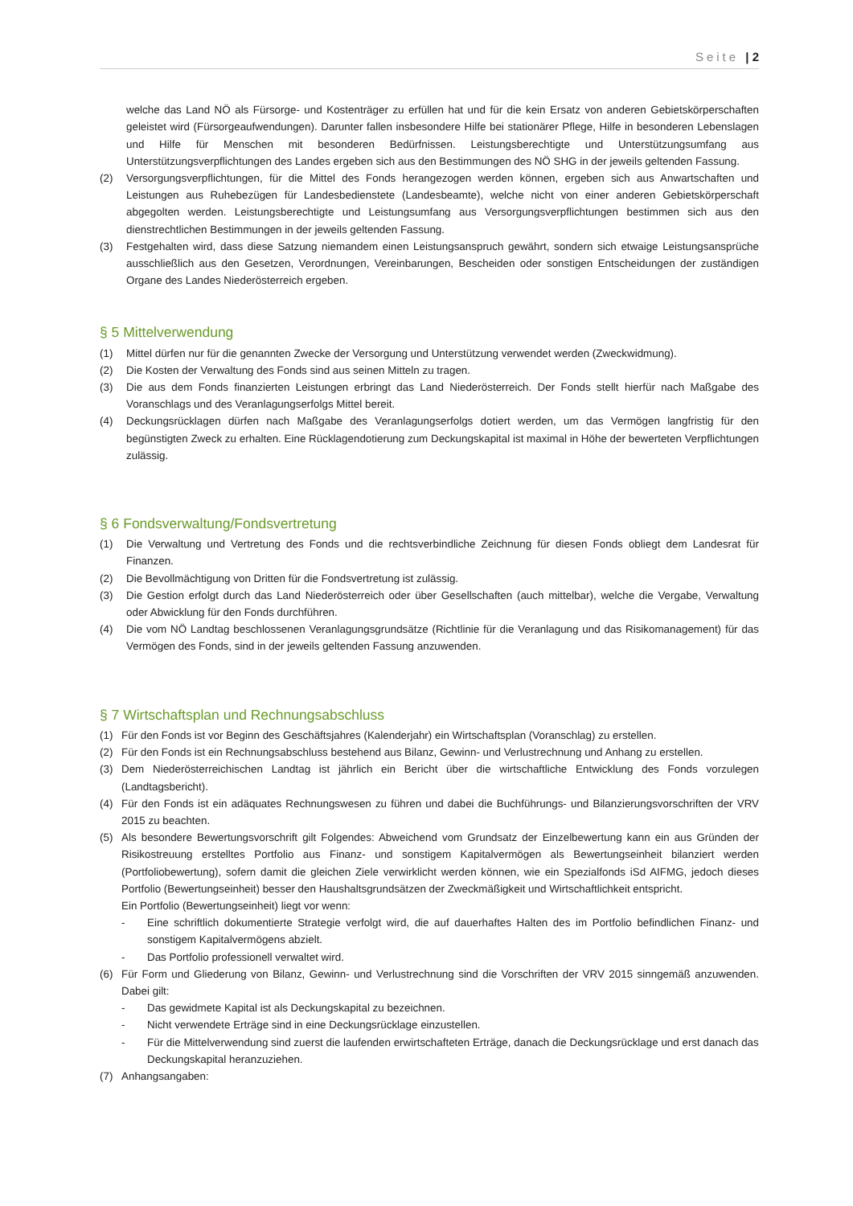Seite | 2
welche das Land NÖ als Fürsorge- und Kostenträger zu erfüllen hat und für die kein Ersatz von anderen Gebietskörperschaften geleistet wird (Fürsorgeaufwendungen). Darunter fallen insbesondere Hilfe bei stationärer Pflege, Hilfe in besonderen Lebenslagen und Hilfe für Menschen mit besonderen Bedürfnissen. Leistungsberechtigte und Unterstützungsumfang aus Unterstützungsverpflichtungen des Landes ergeben sich aus den Bestimmungen des NÖ SHG in der jeweils geltenden Fassung.
(2) Versorgungsverpflichtungen, für die Mittel des Fonds herangezogen werden können, ergeben sich aus Anwartschaften und Leistungen aus Ruhebezügen für Landesbedienstete (Landesbeamte), welche nicht von einer anderen Gebietskörperschaft abgegolten werden. Leistungsberechtigte und Leistungsumfang aus Versorgungsverpflichtungen bestimmen sich aus den dienstrechtlichen Bestimmungen in der jeweils geltenden Fassung.
(3) Festgehalten wird, dass diese Satzung niemandem einen Leistungsanspruch gewährt, sondern sich etwaige Leistungsansprüche ausschließlich aus den Gesetzen, Verordnungen, Vereinbarungen, Bescheiden oder sonstigen Entscheidungen der zuständigen Organe des Landes Niederösterreich ergeben.
§ 5 Mittelverwendung
(1) Mittel dürfen nur für die genannten Zwecke der Versorgung und Unterstützung verwendet werden (Zweckwidmung).
(2) Die Kosten der Verwaltung des Fonds sind aus seinen Mitteln zu tragen.
(3) Die aus dem Fonds finanzierten Leistungen erbringt das Land Niederösterreich. Der Fonds stellt hierfür nach Maßgabe des Voranschlags und des Veranlagungserfolgs Mittel bereit.
(4) Deckungsrücklagen dürfen nach Maßgabe des Veranlagungserfolgs dotiert werden, um das Vermögen langfristig für den begünstigten Zweck zu erhalten. Eine Rücklagendotierung zum Deckungskapital ist maximal in Höhe der bewerteten Verpflichtungen zulässig.
§ 6 Fondsverwaltung/Fondsvertretung
(1) Die Verwaltung und Vertretung des Fonds und die rechtsverbindliche Zeichnung für diesen Fonds obliegt dem Landesrat für Finanzen.
(2) Die Bevollmächtigung von Dritten für die Fondsvertretung ist zulässig.
(3) Die Gestion erfolgt durch das Land Niederösterreich oder über Gesellschaften (auch mittelbar), welche die Vergabe, Verwaltung oder Abwicklung für den Fonds durchführen.
(4) Die vom NÖ Landtag beschlossenen Veranlagungsgrundsätze (Richtlinie für die Veranlagung und das Risikomanagement) für das Vermögen des Fonds, sind in der jeweils geltenden Fassung anzuwenden.
§ 7 Wirtschaftsplan und Rechnungsabschluss
(1) Für den Fonds ist vor Beginn des Geschäftsjahres (Kalenderjahr) ein Wirtschaftsplan (Voranschlag) zu erstellen.
(2) Für den Fonds ist ein Rechnungsabschluss bestehend aus Bilanz, Gewinn- und Verlustrechnung und Anhang zu erstellen.
(3) Dem Niederösterreichischen Landtag ist jährlich ein Bericht über die wirtschaftliche Entwicklung des Fonds vorzulegen (Landtagsbericht).
(4) Für den Fonds ist ein adäquates Rechnungswesen zu führen und dabei die Buchführungs- und Bilanzierungsvorschriften der VRV 2015 zu beachten.
(5) Als besondere Bewertungsvorschrift gilt Folgendes: Abweichend vom Grundsatz der Einzelbewertung kann ein aus Gründen der Risikostreuung erstelltes Portfolio aus Finanz- und sonstigem Kapitalvermögen als Bewertungseinheit bilanziert werden (Portfoliobewertung), sofern damit die gleichen Ziele verwirklicht werden können, wie ein Spezialfonds iSd AIFMG, jedoch dieses Portfolio (Bewertungseinheit) besser den Haushaltsgrundsätzen der Zweckmäßigkeit und Wirtschaftlichkeit entspricht.
Ein Portfolio (Bewertungseinheit) liegt vor wenn:
- Eine schriftlich dokumentierte Strategie verfolgt wird, die auf dauerhaftes Halten des im Portfolio befindlichen Finanz- und sonstigem Kapitalvermögens abzielt.
- Das Portfolio professionell verwaltet wird.
(6) Für Form und Gliederung von Bilanz, Gewinn- und Verlustrechnung sind die Vorschriften der VRV 2015 sinngemäß anzuwenden. Dabei gilt:
- Das gewidmete Kapital ist als Deckungskapital zu bezeichnen.
- Nicht verwendete Erträge sind in eine Deckungsrücklage einzustellen.
- Für die Mittelverwendung sind zuerst die laufenden erwirtschafteten Erträge, danach die Deckungsrücklage und erst danach das Deckungskapital heranzuziehen.
(7) Anhangsangaben: